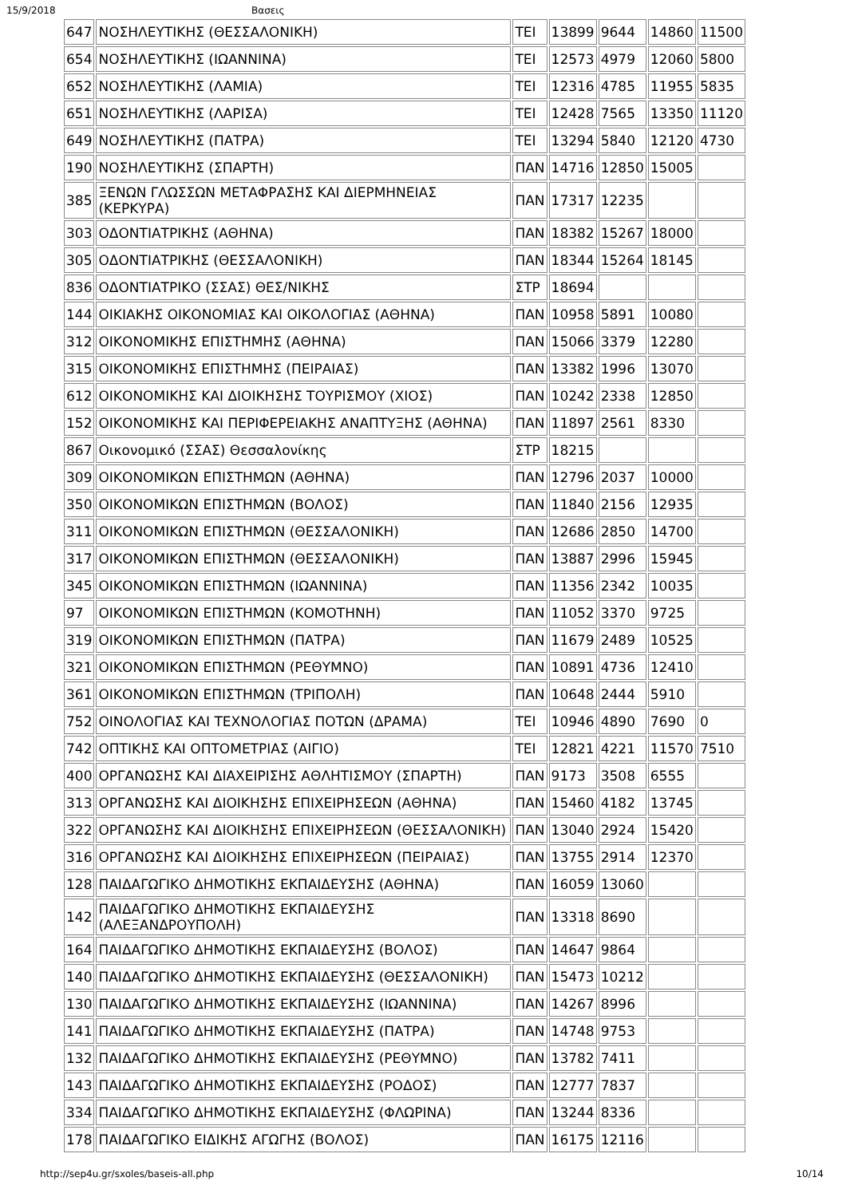15/9/2018 Βασεις
| 647 | ΝΟΣΗΛΕΥΤΙΚΗΣ (ΘΕΣΣΑΛΟΝΙΚΗ) | ΤΕΙ | 13899 | 9644 | 14860 | 11500 |
| 654 | ΝΟΣΗΛΕΥΤΙΚΗΣ (ΙΩΑΝΝΙΝΑ) | ΤΕΙ | 12573 | 4979 | 12060 | 5800 |
| 652 | ΝΟΣΗΛΕΥΤΙΚΗΣ (ΛΑΜΙΑ) | ΤΕΙ | 12316 | 4785 | 11955 | 5835 |
| 651 | ΝΟΣΗΛΕΥΤΙΚΗΣ (ΛΑΡΙΣΑ) | ΤΕΙ | 12428 | 7565 | 13350 | 11120 |
| 649 | ΝΟΣΗΛΕΥΤΙΚΗΣ (ΠΑΤΡΑ) | ΤΕΙ | 13294 | 5840 | 12120 | 4730 |
| 190 | ΝΟΣΗΛΕΥΤΙΚΗΣ (ΣΠΑΡΤΗ) | ΠΑΝ | 14716 | 12850 | 15005 | |
| 385 | ΞΕΝΩΝ ΓΛΩΣΣΩΝ ΜΕΤΑΦΡΑΣΗΣ ΚΑΙ ΔΙΕΡΜΗΝΕΙΑΣ (ΚΕΡΚΥΡΑ) | ΠΑΝ | 17317 | 12235 | | |
| 303 | ΟΔΟΝΤΙΑΤΡΙΚΗΣ (ΑΘΗΝΑ) | ΠΑΝ | 18382 | 15267 | 18000 | |
| 305 | ΟΔΟΝΤΙΑΤΡΙΚΗΣ (ΘΕΣΣΑΛΟΝΙΚΗ) | ΠΑΝ | 18344 | 15264 | 18145 | |
| 836 | ΟΔΟΝΤΙΑΤΡΙΚΟ (ΣΣΑΣ) ΘΕΣ/ΝΙΚΗΣ | ΣΤΡ | 18694 | | | |
| 144 | ΟΙΚΙΑΚΗΣ ΟΙΚΟΝΟΜΙΑΣ ΚΑΙ ΟΙΚΟΛΟΓΙΑΣ (ΑΘΗΝΑ) | ΠΑΝ | 10958 | 5891 | 10080 | |
| 312 | ΟΙΚΟΝΟΜΙΚΗΣ ΕΠΙΣΤΗΜΗΣ (ΑΘΗΝΑ) | ΠΑΝ | 15066 | 3379 | 12280 | |
| 315 | ΟΙΚΟΝΟΜΙΚΗΣ ΕΠΙΣΤΗΜΗΣ (ΠΕΙΡΑΙΑΣ) | ΠΑΝ | 13382 | 1996 | 13070 | |
| 612 | ΟΙΚΟΝΟΜΙΚΗΣ ΚΑΙ ΔΙΟΙΚΗΣΗΣ ΤΟΥΡΙΣΜΟΥ (ΧΙΟΣ) | ΠΑΝ | 10242 | 2338 | 12850 | |
| 152 | ΟΙΚΟΝΟΜΙΚΗΣ ΚΑΙ ΠΕΡΙΦΕΡΕΙΑΚΗΣ ΑΝΑΠΤΥΞΗΣ (ΑΘΗΝΑ) | ΠΑΝ | 11897 | 2561 | 8330 | |
| 867 | Οικονομικό (ΣΣΑΣ) Θεσσαλονίκης | ΣΤΡ | 18215 | | | |
| 309 | ΟΙΚΟΝΟΜΙΚΩΝ ΕΠΙΣΤΗΜΩΝ (ΑΘΗΝΑ) | ΠΑΝ | 12796 | 2037 | 10000 | |
| 350 | ΟΙΚΟΝΟΜΙΚΩΝ ΕΠΙΣΤΗΜΩΝ (ΒΟΛΟΣ) | ΠΑΝ | 11840 | 2156 | 12935 | |
| 311 | ΟΙΚΟΝΟΜΙΚΩΝ ΕΠΙΣΤΗΜΩΝ (ΘΕΣΣΑΛΟΝΙΚΗ) | ΠΑΝ | 12686 | 2850 | 14700 | |
| 317 | ΟΙΚΟΝΟΜΙΚΩΝ ΕΠΙΣΤΗΜΩΝ (ΘΕΣΣΑΛΟΝΙΚΗ) | ΠΑΝ | 13887 | 2996 | 15945 | |
| 345 | ΟΙΚΟΝΟΜΙΚΩΝ ΕΠΙΣΤΗΜΩΝ (ΙΩΑΝΝΙΝΑ) | ΠΑΝ | 11356 | 2342 | 10035 | |
| 97 | ΟΙΚΟΝΟΜΙΚΩΝ ΕΠΙΣΤΗΜΩΝ (ΚΟΜΟΤΗΝΗ) | ΠΑΝ | 11052 | 3370 | 9725 | |
| 319 | ΟΙΚΟΝΟΜΙΚΩΝ ΕΠΙΣΤΗΜΩΝ (ΠΑΤΡΑ) | ΠΑΝ | 11679 | 2489 | 10525 | |
| 321 | ΟΙΚΟΝΟΜΙΚΩΝ ΕΠΙΣΤΗΜΩΝ (ΡΕΘΥΜΝΟ) | ΠΑΝ | 10891 | 4736 | 12410 | |
| 361 | ΟΙΚΟΝΟΜΙΚΩΝ ΕΠΙΣΤΗΜΩΝ (ΤΡΙΠΟΛΗ) | ΠΑΝ | 10648 | 2444 | 5910 | |
| 752 | ΟΙΝΟΛΟΓΙΑΣ ΚΑΙ ΤΕΧΝΟΛΟΓΙΑΣ ΠΟΤΩΝ (ΔΡΑΜΑ) | ΤΕΙ | 10946 | 4890 | 7690 | 0 |
| 742 | ΟΠΤΙΚΗΣ ΚΑΙ ΟΠΤΟΜΕΤΡΙΑΣ (ΑΙΓΙΟ) | ΤΕΙ | 12821 | 4221 | 11570 | 7510 |
| 400 | ΟΡΓΑΝΩΣΗΣ ΚΑΙ ΔΙΑΧΕΙΡΙΣΗΣ ΑΘΛΗΤΙΣΜΟΥ (ΣΠΑΡΤΗ) | ΠΑΝ | 9173 | 3508 | 6555 | |
| 313 | ΟΡΓΑΝΩΣΗΣ ΚΑΙ ΔΙΟΙΚΗΣΗΣ ΕΠΙΧΕΙΡΗΣΕΩΝ (ΑΘΗΝΑ) | ΠΑΝ | 15460 | 4182 | 13745 | |
| 322 | ΟΡΓΑΝΩΣΗΣ ΚΑΙ ΔΙΟΙΚΗΣΗΣ ΕΠΙΧΕΙΡΗΣΕΩΝ (ΘΕΣΣΑΛΟΝΙΚΗ) | ΠΑΝ | 13040 | 2924 | 15420 | |
| 316 | ΟΡΓΑΝΩΣΗΣ ΚΑΙ ΔΙΟΙΚΗΣΗΣ ΕΠΙΧΕΙΡΗΣΕΩΝ (ΠΕΙΡΑΙΑΣ) | ΠΑΝ | 13755 | 2914 | 12370 | |
| 128 | ΠΑΙΔΑΓΩΓΙΚΟ ΔΗΜΟΤΙΚΗΣ ΕΚΠΑΙΔΕΥΣΗΣ (ΑΘΗΝΑ) | ΠΑΝ | 16059 | 13060 | | |
| 142 | ΠΑΙΔΑΓΩΓΙΚΟ ΔΗΜΟΤΙΚΗΣ ΕΚΠΑΙΔΕΥΣΗΣ (ΑΛΕΞΑΝΔΡΟΥΠΟΛΗ) | ΠΑΝ | 13318 | 8690 | | |
| 164 | ΠΑΙΔΑΓΩΓΙΚΟ ΔΗΜΟΤΙΚΗΣ ΕΚΠΑΙΔΕΥΣΗΣ (ΒΟΛΟΣ) | ΠΑΝ | 14647 | 9864 | | |
| 140 | ΠΑΙΔΑΓΩΓΙΚΟ ΔΗΜΟΤΙΚΗΣ ΕΚΠΑΙΔΕΥΣΗΣ (ΘΕΣΣΑΛΟΝΙΚΗ) | ΠΑΝ | 15473 | 10212 | | |
| 130 | ΠΑΙΔΑΓΩΓΙΚΟ ΔΗΜΟΤΙΚΗΣ ΕΚΠΑΙΔΕΥΣΗΣ (ΙΩΑΝΝΙΝΑ) | ΠΑΝ | 14267 | 8996 | | |
| 141 | ΠΑΙΔΑΓΩΓΙΚΟ ΔΗΜΟΤΙΚΗΣ ΕΚΠΑΙΔΕΥΣΗΣ (ΠΑΤΡΑ) | ΠΑΝ | 14748 | 9753 | | |
| 132 | ΠΑΙΔΑΓΩΓΙΚΟ ΔΗΜΟΤΙΚΗΣ ΕΚΠΑΙΔΕΥΣΗΣ (ΡΕΘΥΜΝΟ) | ΠΑΝ | 13782 | 7411 | | |
| 143 | ΠΑΙΔΑΓΩΓΙΚΟ ΔΗΜΟΤΙΚΗΣ ΕΚΠΑΙΔΕΥΣΗΣ (ΡΟΔΟΣ) | ΠΑΝ | 12777 | 7837 | | |
| 334 | ΠΑΙΔΑΓΩΓΙΚΟ ΔΗΜΟΤΙΚΗΣ ΕΚΠΑΙΔΕΥΣΗΣ (ΦΛΩΡΙΝΑ) | ΠΑΝ | 13244 | 8336 | | |
| 178 | ΠΑΙΔΑΓΩΓΙΚΟ ΕΙΔΙΚΗΣ ΑΓΩΓΗΣ (ΒΟΛΟΣ) | ΠΑΝ | 16175 | 12116 | | |
http://sep4u.gr/sxoles/baseis-all.php 10/14